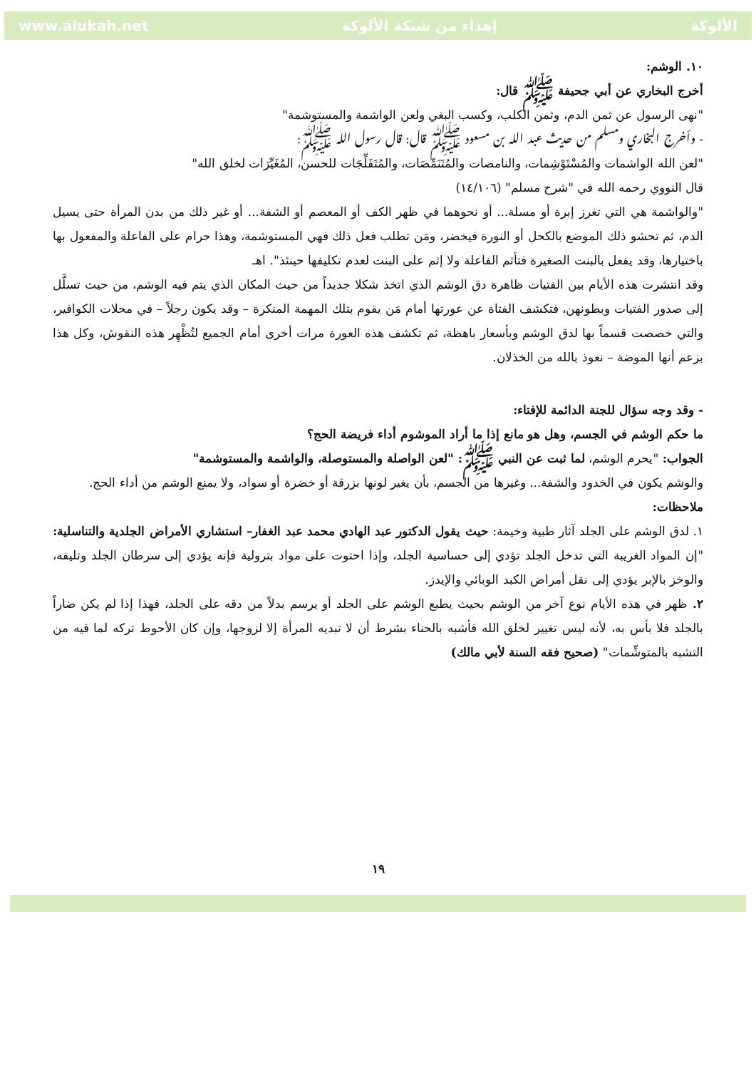الألوكة إهداء من شبكة الألوكة www.alukah.net
١٠. الوشم:
أخرج البخاري عن أبي جحيفة ﷺ قال:
"نهى الرسول عن ثمن الدم، وثمن الكلب، وكسب البغي ولعن الواشمة والمستوشمة"
- وأخرج البخاري ومسلم من حديث عبد الله بن مسعود ﷺ قال: قال رسول الله ﷺ:
"لعن الله الواشمات والمُسْتَوْشِمات، والنامصات والمُتَنَمِّصَات، والمُتَفَلِّجَات للحسن، المُغَيِّرَات لخلق الله"
قال النووي رحمه الله في "شرح مسلم" (١٤/١٠٦)
"والواشمة هي التي تغرز إبرة أو مسلة... أو نحوهما في ظهر الكف أو المعصم أو الشفة... أو غير ذلك من بدن المرأة حتى يسيل الدم، ثم تحشو ذلك الموضع بالكحل أو النورة فيخضر، ومَن تطلب فعل ذلك فهي المستوشمة، وهذا حرام على الفاعلة والمفعول بها باختيارها، وقد يفعل بالبنت الصغيرة فتأثم الفاعلة ولا إثم على البنت لعدم تكليفها حينئذ". اهـ
وقد انتشرت هذه الأيام بين الفتيات ظاهرة دق الوشم الذي اتخذ شكلا جديداً من حيث المكان الذي يتم فيه الوشم، من حيث تسلَّل إلى صدور الفتيات وبطونهن، فتكشف الفتاة عن عورتها أمام مَن يقوم بتلك المهمة المنكرة – وقد يكون رجلاً – في محلات الكوافير، والتي خصصت قسماً بها لدق الوشم وبأسعار باهظة، ثم تكشف هذه العورة مرات أخرى أمام الجميع لتُظْهِر هذه النقوش، وكل هذا بزعم أنها الموضة – نعوذ بالله من الخذلان.
- وقد وجه سؤال للجنة الدائمة للإفتاء:
ما حكم الوشم في الجسم، وهل هو مانع إذا ما أراد الموشوم أداء فريضة الحج؟
الجواب: "يحرم الوشم، لما ثبت عن النبي ﷺ: "لعن الواصلة والمستوصلة، والواشمة والمستوشمة"
والوشم يكون في الخدود والشفة... وغيرها من الجسم، بأن يغير لونها بزرقة أو خضرة أو سواد، ولا يمنع الوشم من أداء الحج.
ملاحظات:
١. لدق الوشم على الجلد آثار طبية وخيمة: حيث يقول الدكتور عبد الهادي محمد عبد الغفار– استشاري الأمراض الجلدية والتناسلية: "إن المواد الغريبة التي تدخل الجلد تؤدي إلى حساسية الجلد، وإذا احتوت على مواد بترولية فإنه يؤدي إلى سرطان الجلد وتليفه، والوخز بالإبر يؤدي إلى نقل أمراض الكبد الوبائي والإيدز.
٢. ظهر في هذه الأيام نوع آخر من الوشم بحيث يطبع الوشم على الجلد أو يرسم بدلاً من دقه على الجلد، فهذا إذا لم يكن ضاراً بالجلد فلا بأس به، لأنه ليس تغيير لخلق الله فأشبه بالحناء بشرط أن لا تبديه المرأة إلا لزوجها، وإن كان الأحوط تركه لما فيه من التشبه بالمتوشِّمات" (صحيح فقه السنة لأبي مالك)
١٩